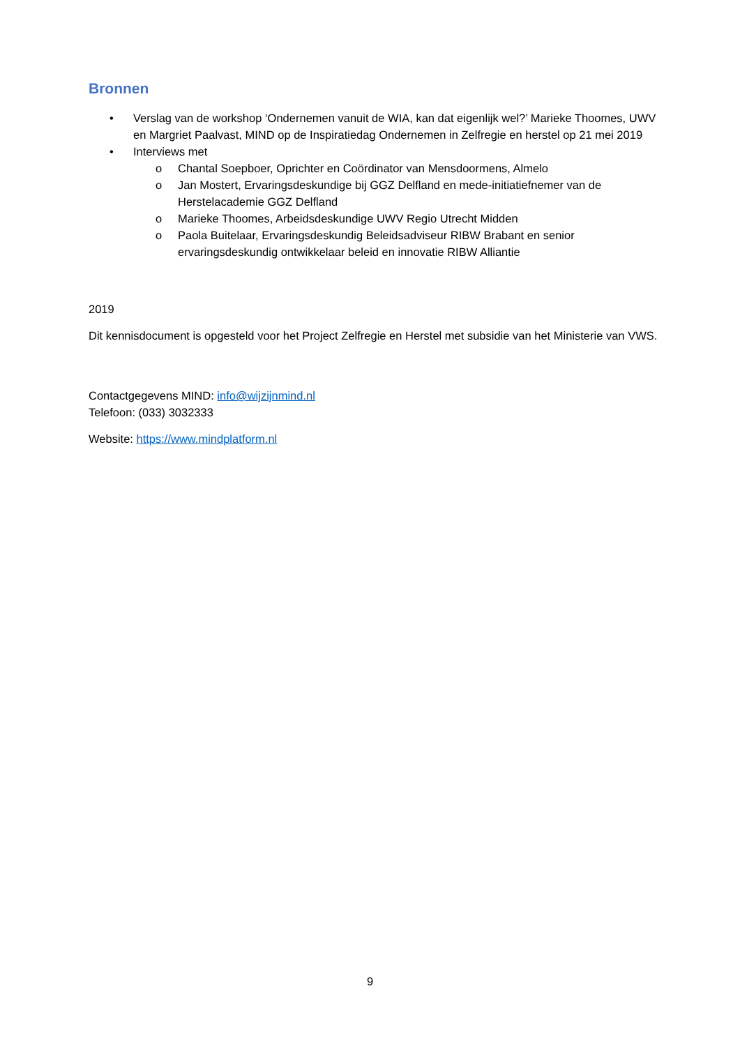Bronnen
• Verslag van de workshop ‘Ondernemen vanuit de WIA, kan dat eigenlijk wel?’ Marieke Thoomes, UWV en Margriet Paalvast, MIND op de Inspiratiedag Ondernemen in Zelfregie en herstel op 21 mei 2019
• Interviews met
o Chantal Soepboer, Oprichter en Coördinator van Mensdoormens, Almelo
o Jan Mostert, Ervaringsdeskundige bij GGZ Delfland en mede-initiatiefnemer van de Herstelacademie GGZ Delfland
o Marieke Thoomes, Arbeidsdeskundige UWV Regio Utrecht Midden
o Paola Buitelaar, Ervaringsdeskundig Beleidsadviseur RIBW Brabant en senior ervaringsdeskundig ontwikkelaar beleid en innovatie RIBW Alliantie
2019
Dit kennisdocument is opgesteld voor het Project Zelfregie en Herstel met subsidie van het Ministerie van VWS.
Contactgegevens MIND: info@wijzijnmind.nl
Telefoon: (033) 3032333
Website: https://www.mindplatform.nl
9